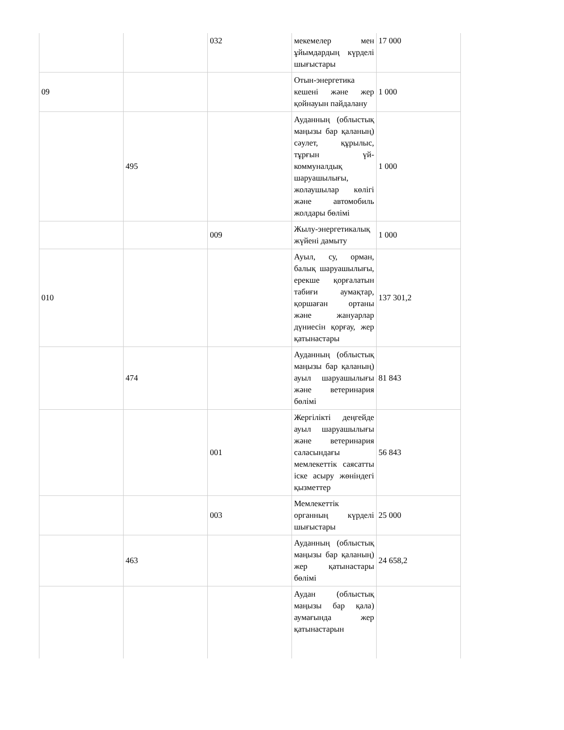| | | 032 | мекемелер мен ұйымдардың күрделі шығыстары | 17 000 |
| 09 | | | Отын-энергетика кешені және жер қойнауын пайдалану | 1 000 |
| | 495 | | Ауданның (облыстық маңызы бар қаланың) сәулет, құрылыс, тұрғын үй-коммуналдық шаруашылығы, жолаушылар көлігі және автомобиль жолдары бөлімі | 1 000 |
| | | 009 | Жылу-энергетикалық жүйені дамыту | 1 000 |
| 010 | | | Ауыл, су, орман, балық шаруашылығы, ерекше қорғалатын табиғи аумақтар, қоршаған ортаны және жануарлар дүниесін қорғау, жер қатынастары | 137 301,2 |
| | 474 | | Ауданның (облыстық маңызы бар қаланың) ауыл шаруашылығы және ветеринария бөлімі | 81 843 |
| | | 001 | Жергілікті деңгейде ауыл шаруашылығы және ветеринария саласындағы мемлекеттік саясатты іске асыру жөніндегі қызметтер | 56 843 |
| | | 003 | Мемлекеттік органның күрделі шығыстары | 25 000 |
| | 463 | | Ауданның (облыстық маңызы бар қаланың) жер қатынастары бөлімі | 24 658,2 |
| | | | Аудан (облыстық маңызы бар қала) аумағында жер қатынастарын | |